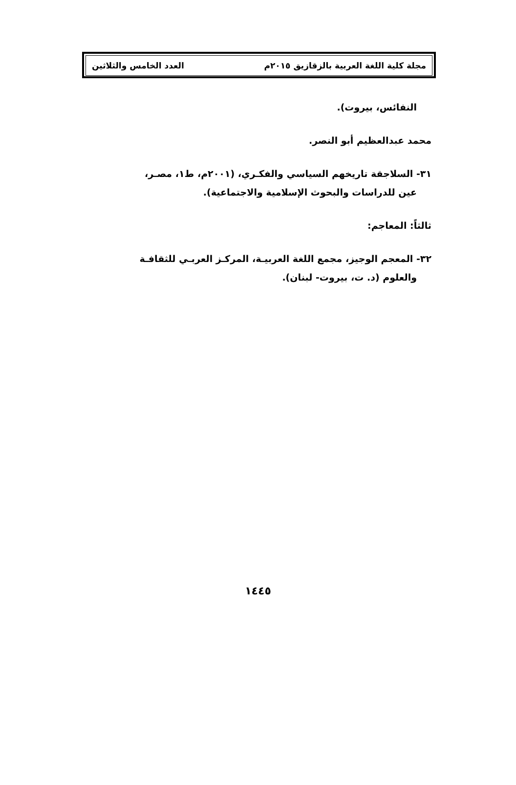مجلة كلية اللغة العربية بالزقازيق ٢٠١٥م العدد الخامس والثلاثين
النفائس، بيروت).
محمد عبدالعظيم أبو النصر.
٣١- السلاجقة تاريخهم السياسي والفكـري، (٢٠٠١م، ط١، مصـر،
عين للدراسات والبحوث الإسلامية والاجتماعية).
ثالثاً: المعاجم:
٣٢- المعجم الوجيز، مجمع اللغة العربيـة، المركـز العربـي للثقافـة
والعلوم (د. ت، بيروت- لبنان).
١٤٤٥